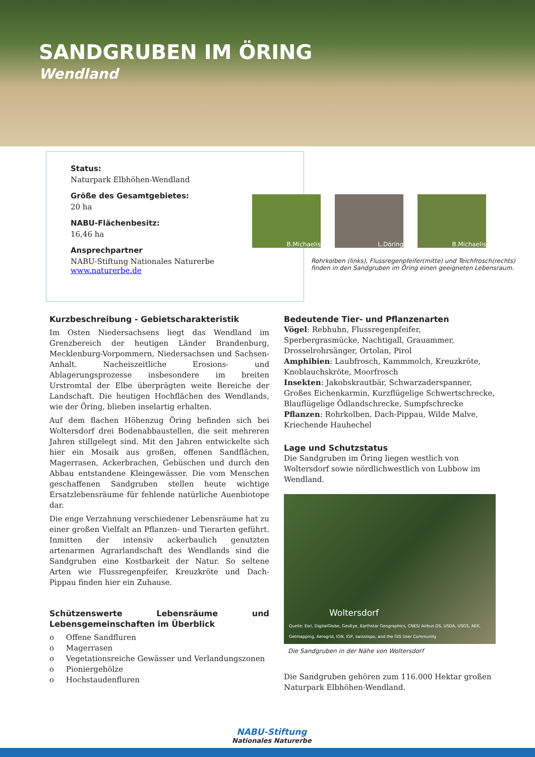SANDGRUBEN IM ÖRING
Wendland
Status:
Naturpark Elbhöhen-Wendland
Größe des Gesamtgebietes:
20 ha
NABU-Flächenbesitz:
16,46 ha
Ansprechpartner
NABU-Stiftung Nationales Naturerbe
www.naturerbe.de
B.Michaelis L.Döring B.Michaelis
Rohrkolben (links), Flussregenpfeifer(mitte) und Teichfrosch(rechts) finden in den Sandgruben im Öring einen geeigneten Lebensraum.
Kurzbeschreibung - Gebietscharakteristik
Im Osten Niedersachsens liegt das Wendland im Grenzbereich der heutigen Länder Brandenburg, Mecklenburg-Vorpommern, Niedersachsen und Sachsen-Anhalt. Nacheiszeitliche Erosions- und Ablagerungsprozesse insbesondere im breiten Urstromtal der Elbe überprägten weite Bereiche der Landschaft. Die heutigen Hochflächen des Wendlands, wie der Öring, blieben inselartig erhalten.
Auf dem flachen Höhenzug Öring befinden sich bei Woltersdorf drei Bodenabbaustellen, die seit mehreren Jahren stillgelegt sind. Mit den Jahren entwickelte sich hier ein Mosaik aus großen, offenen Sandflächen, Magerrasen, Ackerbrachen, Gebüschen und durch den Abbau entstandene Kleingewässer. Die vom Menschen geschaffenen Sandgruben stellen heute wichtige Ersatzlebensräume für fehlende natürliche Auenbiotope dar.
Die enge Verzahnung verschiedener Lebensräume hat zu einer großen Vielfalt an Pflanzen- und Tierarten geführt. Inmitten der intensiv ackerbaulich genutzten artenarmen Agrarlandschaft des Wendlands sind die Sandgruben eine Kostbarkeit der Natur. So seltene Arten wie Flussregenpfeifer, Kreuzkröte und Dach-Pippau finden hier ein Zuhause.
Schützenswerte Lebensräume und Lebensgemeinschaften im Überblick
o Offene Sandfluren
o Magerrasen
o Vegetationsreiche Gewässer und Verlandungszonen
o Pioniergehölze
o Hochstaudenfluren
Bedeutende Tier- und Pflanzenarten
Vögel: Rebhuhn, Flussregenpfeifer, Sperbergrasmücke, Nachtigall, Grauammer, Drosselrohrsänger, Ortolan, Pirol
Amphibien: Laubfrosch, Kammmolch, Kreuzkröte, Knoblauchskröte, Moorfrosch
Insekten: Jakobskrautbär, Schwarzaderspanner, Großes Eichenkarmin, Kurzflügelige Schwertschrecke, Blauflügelige Ödlandschrecke, Sumpfschrecke
Pflanzen: Rohrkolben, Dach-Pippau, Wilde Malve, Kriechende Hauhechel
Lage und Schutzstatus
Die Sandgruben im Öring liegen westlich von Woltersdorf sowie nördlichwestlich von Lubbow im Wendland.
Woltersdorf
Quelle: Esri, DigitalGlobe, GeoEye, Earthstar Geographics, CNES/ Airbus DS, USDA, USGS, AEX, Getmapping, Aerogrid, IGN, IGP, swisstopo, and the GIS User Community
Die Sandgruben in der Nähe von Woltersdorf
Die Sandgruben gehören zum 116.000 Hektar großen Naturpark Elbhöhen-Wendland.
NABU-Stiftung
Nationales Naturerbe